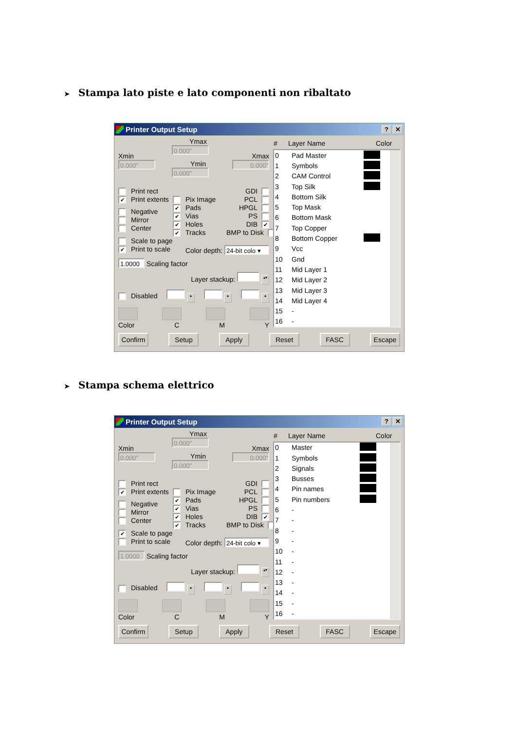➤ Stampa lato piste e lato componenti non ribaltato
Printer Output Setup? ✕
Xmin
0.000"
Ymax
0.000"
Ymin
0.000"
Xmax
0.000"
Print rect
✔ Print extents
Negative
Mirror
Center
Pix Image
✔ Pads
✔ Vias
✔ Holes
✔ Tracks
GDI
PCL
HPGL
PS
DIB ✔
BMP to Disk
Scale to page
✔ Print to scale Color depth: 24-bit colo ▾
1.0000 Scaling factor
Layer stackup: ▴▾
Disabled ▴ ▴ ▴
Color C M Y
| # | Layer Name | Color |
| --- | --- | --- |
| 0 | Pad Master | |
| 1 | Symbols | |
| 2 | CAM Control | |
| 3 | Top Silk | |
| 4 | Bottom Silk | |
| 5 | Top Mask | |
| 6 | Bottom Mask | |
| 7 | Top Copper | |
| 8 | Bottom Copper | |
| 9 | Vcc | |
| 10 | Gnd | |
| 11 | Mid Layer 1 | |
| 12 | Mid Layer 2 | |
| 13 | Mid Layer 3 | |
| 14 | Mid Layer 4 | |
| 15 | - | |
| 16 | - | |
Confirm Setup Apply Reset FASC Escape
➤ Stampa schema elettrico
Printer Output Setup? ✕
Xmin
0.000"
Ymax
0.000"
Ymin
0.000"
Xmax
0.000"
Print rect
✔ Print extents
Negative
Mirror
Center
Pix Image
✔ Pads
✔ Vias
✔ Holes
✔ Tracks
GDI
PCL
HPGL
PS
DIB ✔
BMP to Disk
✔ Scale to page
Print to scale Color depth: 24-bit colo ▾
1.0000 Scaling factor
Layer stackup: ▴▾
Disabled ▴ ▴ ▴
Color C M Y
| # | Layer Name | Color |
| --- | --- | --- |
| 0 | Master | |
| 1 | Symbols | |
| 2 | Signals | |
| 3 | Busses | |
| 4 | Pin names | |
| 5 | Pin numbers | |
| 6 | - | |
| 7 | - | |
| 8 | - | |
| 9 | - | |
| 10 | - | |
| 11 | - | |
| 12 | - | |
| 13 | - | |
| 14 | - | |
| 15 | - | |
| 16 | - | |
Confirm Setup Apply Reset FASC Escape